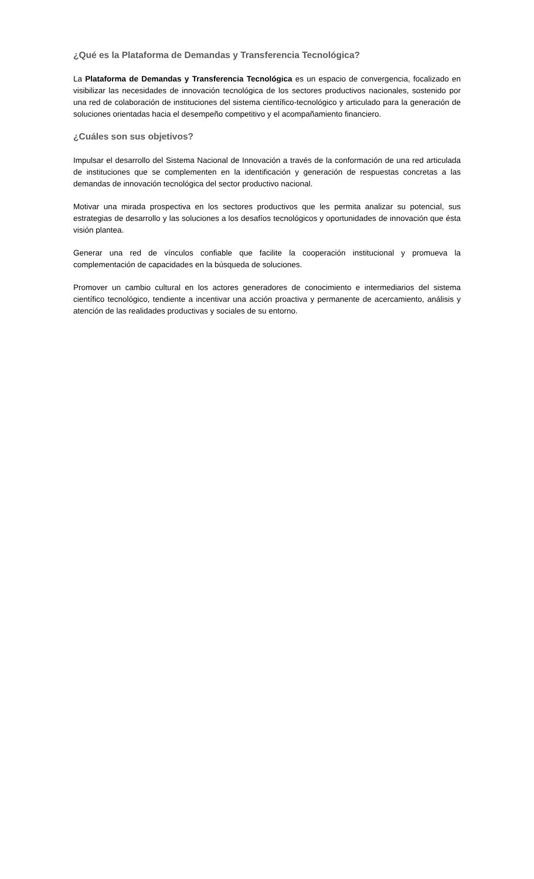¿Qué es la Plataforma de Demandas y Transferencia Tecnológica?
La Plataforma de Demandas y Transferencia Tecnológica es un espacio de convergencia, focalizado en visibilizar las necesidades de innovación tecnológica de los sectores productivos nacionales, sostenido por una red de colaboración de instituciones del sistema científico-tecnológico y articulado para la generación de soluciones orientadas hacia el desempeño competitivo y el acompañamiento financiero.
¿Cuáles son sus objetivos?
Impulsar el desarrollo del Sistema Nacional de Innovación a través de la conformación de una red articulada de instituciones que se complementen en la identificación y generación de respuestas concretas a las demandas de innovación tecnológica del sector productivo nacional.
Motivar una mirada prospectiva en los sectores productivos que les permita analizar su potencial, sus estrategias de desarrollo y las soluciones a los desafíos tecnológicos y oportunidades de innovación que ésta visión plantea.
Generar una red de vínculos confiable que facilite la cooperación institucional y promueva la complementación de capacidades en la búsqueda de soluciones.
Promover un cambio cultural en los actores generadores de conocimiento e intermediarios del sistema científico tecnológico, tendiente a incentivar una acción proactiva y permanente de acercamiento, análisis y atención de las realidades productivas y sociales de su entorno.